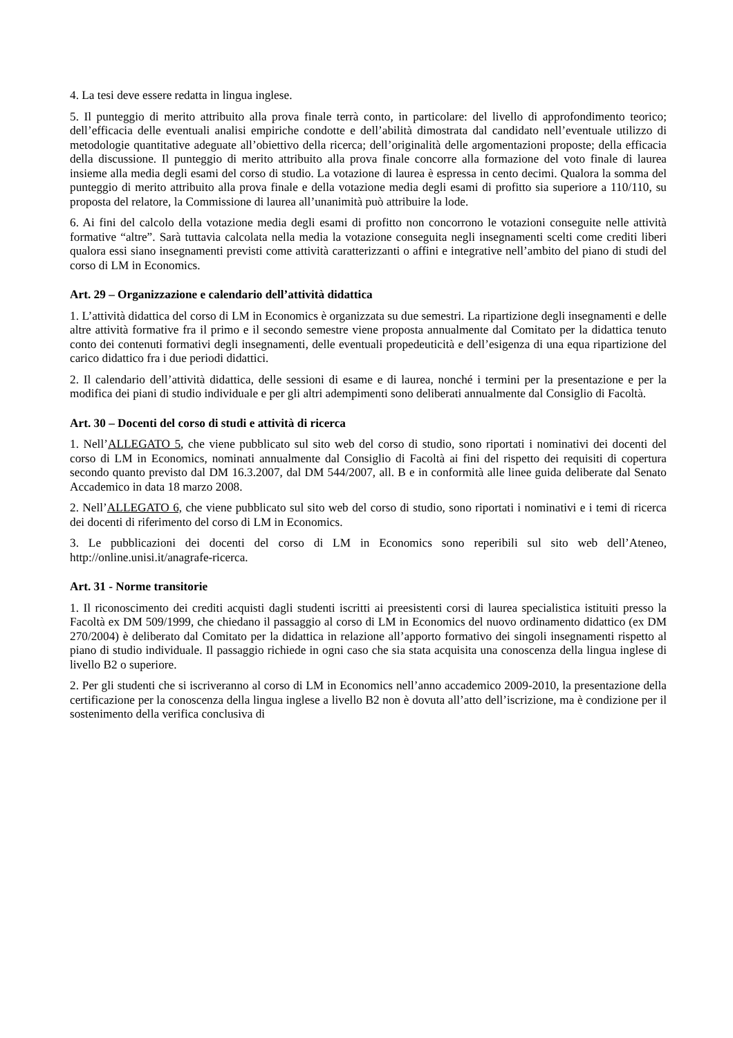4. La tesi deve essere redatta in lingua inglese.
5. Il punteggio di merito attribuito alla prova finale terrà conto, in particolare: del livello di approfondimento teorico; dell’efficacia delle eventuali analisi empiriche condotte e dell’abilità dimostrata dal candidato nell’eventuale utilizzo di metodologie quantitative adeguate all’obiettivo della ricerca; dell’originalità delle argomentazioni proposte; della efficacia della discussione. Il punteggio di merito attribuito alla prova finale concorre alla formazione del voto finale di laurea insieme alla media degli esami del corso di studio. La votazione di laurea è espressa in cento decimi. Qualora la somma del punteggio di merito attribuito alla prova finale e della votazione media degli esami di profitto sia superiore a 110/110, su proposta del relatore, la Commissione di laurea all’unanimità può attribuire la lode.
6. Ai fini del calcolo della votazione media degli esami di profitto non concorrono le votazioni conseguite nelle attività formative “altre”. Sarà tuttavia calcolata nella media la votazione conseguita negli insegnamenti scelti come crediti liberi qualora essi siano insegnamenti previsti come attività caratterizzanti o affini e integrative nell’ambito del piano di studi del corso di LM in Economics.
Art. 29 – Organizzazione e calendario dell’attività didattica
1. L’attività didattica del corso di LM in Economics è organizzata su due semestri. La ripartizione degli insegnamenti e delle altre attività formative fra il primo e il secondo semestre viene proposta annualmente dal Comitato per la didattica tenuto conto dei contenuti formativi degli insegnamenti, delle eventuali propedeuticità e dell’esigenza di una equa ripartizione del carico didattico fra i due periodi didattici.
2. Il calendario dell’attività didattica, delle sessioni di esame e di laurea, nonché i termini per la presentazione e per la modifica dei piani di studio individuale e per gli altri adempimenti sono deliberati annualmente dal Consiglio di Facoltà.
Art. 30 – Docenti del corso di studi e attività di ricerca
1. Nell’ALLEGATO 5, che viene pubblicato sul sito web del corso di studio, sono riportati i nominativi dei docenti del corso di LM in Economics, nominati annualmente dal Consiglio di Facoltà ai fini del rispetto dei requisiti di copertura secondo quanto previsto dal DM 16.3.2007, dal DM 544/2007, all. B e in conformità alle linee guida deliberate dal Senato Accademico in data 18 marzo 2008.
2. Nell’ALLEGATO 6, che viene pubblicato sul sito web del corso di studio, sono riportati i nominativi e i temi di ricerca dei docenti di riferimento del corso di LM in Economics.
3. Le pubblicazioni dei docenti del corso di LM in Economics sono reperibili sul sito web dell’Ateneo, http://online.unisi.it/anagrafe-ricerca.
Art. 31 - Norme transitorie
1. Il riconoscimento dei crediti acquisti dagli studenti iscritti ai preesistenti corsi di laurea specialistica istituiti presso la Facoltà ex DM 509/1999, che chiedano il passaggio al corso di LM in Economics del nuovo ordinamento didattico (ex DM 270/2004) è deliberato dal Comitato per la didattica in relazione all’apporto formativo dei singoli insegnamenti rispetto al piano di studio individuale. Il passaggio richiede in ogni caso che sia stata acquisita una conoscenza della lingua inglese di livello B2 o superiore.
2. Per gli studenti che si iscriveranno al corso di LM in Economics nell’anno accademico 2009-2010, la presentazione della certificazione per la conoscenza della lingua inglese a livello B2 non è dovuta all’atto dell’iscrizione, ma è condizione per il sostenimento della verifica conclusiva di